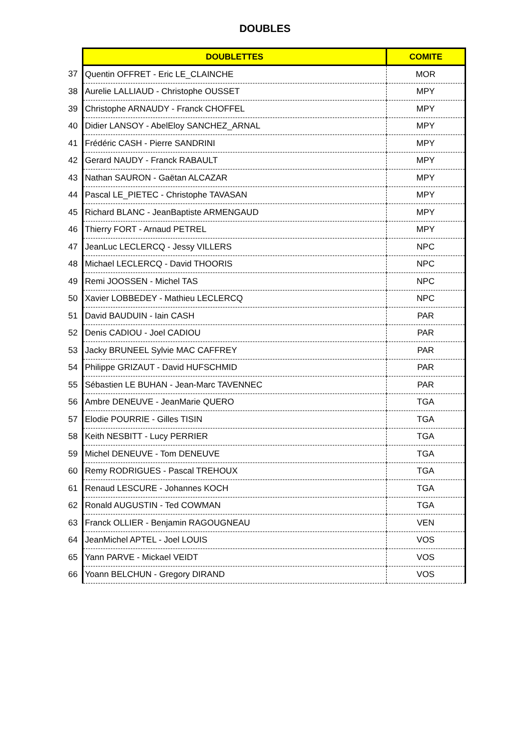DOUBLES
| | DOUBLETTES | COMITE |
| 37 | Quentin OFFRET - Eric LE_CLAINCHE | MOR |
| 38 | Aurelie LALLIAUD - Christophe OUSSET | MPY |
| 39 | Christophe ARNAUDY - Franck CHOFFEL | MPY |
| 40 | Didier LANSOY - AbelEloy SANCHEZ_ARNAL | MPY |
| 41 | Frédéric CASH - Pierre SANDRINI | MPY |
| 42 | Gerard NAUDY - Franck RABAULT | MPY |
| 43 | Nathan SAURON - Gaëtan ALCAZAR | MPY |
| 44 | Pascal LE_PIETEC - Christophe TAVASAN | MPY |
| 45 | Richard BLANC - JeanBaptiste ARMENGAUD | MPY |
| 46 | Thierry FORT - Arnaud PETREL | MPY |
| 47 | JeanLuc LECLERCQ - Jessy VILLERS | NPC |
| 48 | Michael LECLERCQ - David THOORIS | NPC |
| 49 | Remi JOOSSEN - Michel TAS | NPC |
| 50 | Xavier LOBBEDEY - Mathieu LECLERCQ | NPC |
| 51 | David BAUDUIN - Iain CASH | PAR |
| 52 | Denis CADIOU - Joel CADIOU | PAR |
| 53 | Jacky BRUNEEL Sylvie MAC CAFFREY | PAR |
| 54 | Philippe GRIZAUT - David HUFSCHMID | PAR |
| 55 | Sébastien LE BUHAN - Jean-Marc TAVENNEC | PAR |
| 56 | Ambre DENEUVE - JeanMarie QUERO | TGA |
| 57 | Elodie POURRIE - Gilles TISIN | TGA |
| 58 | Keith NESBITT - Lucy PERRIER | TGA |
| 59 | Michel DENEUVE - Tom DENEUVE | TGA |
| 60 | Remy RODRIGUES - Pascal TREHOUX | TGA |
| 61 | Renaud LESCURE - Johannes KOCH | TGA |
| 62 | Ronald AUGUSTIN - Ted COWMAN | TGA |
| 63 | Franck OLLIER - Benjamin RAGOUGNEAU | VEN |
| 64 | JeanMichel APTEL - Joel LOUIS | VOS |
| 65 | Yann PARVE - Mickael VEIDT | VOS |
| 66 | Yoann BELCHUN - Gregory DIRAND | VOS |